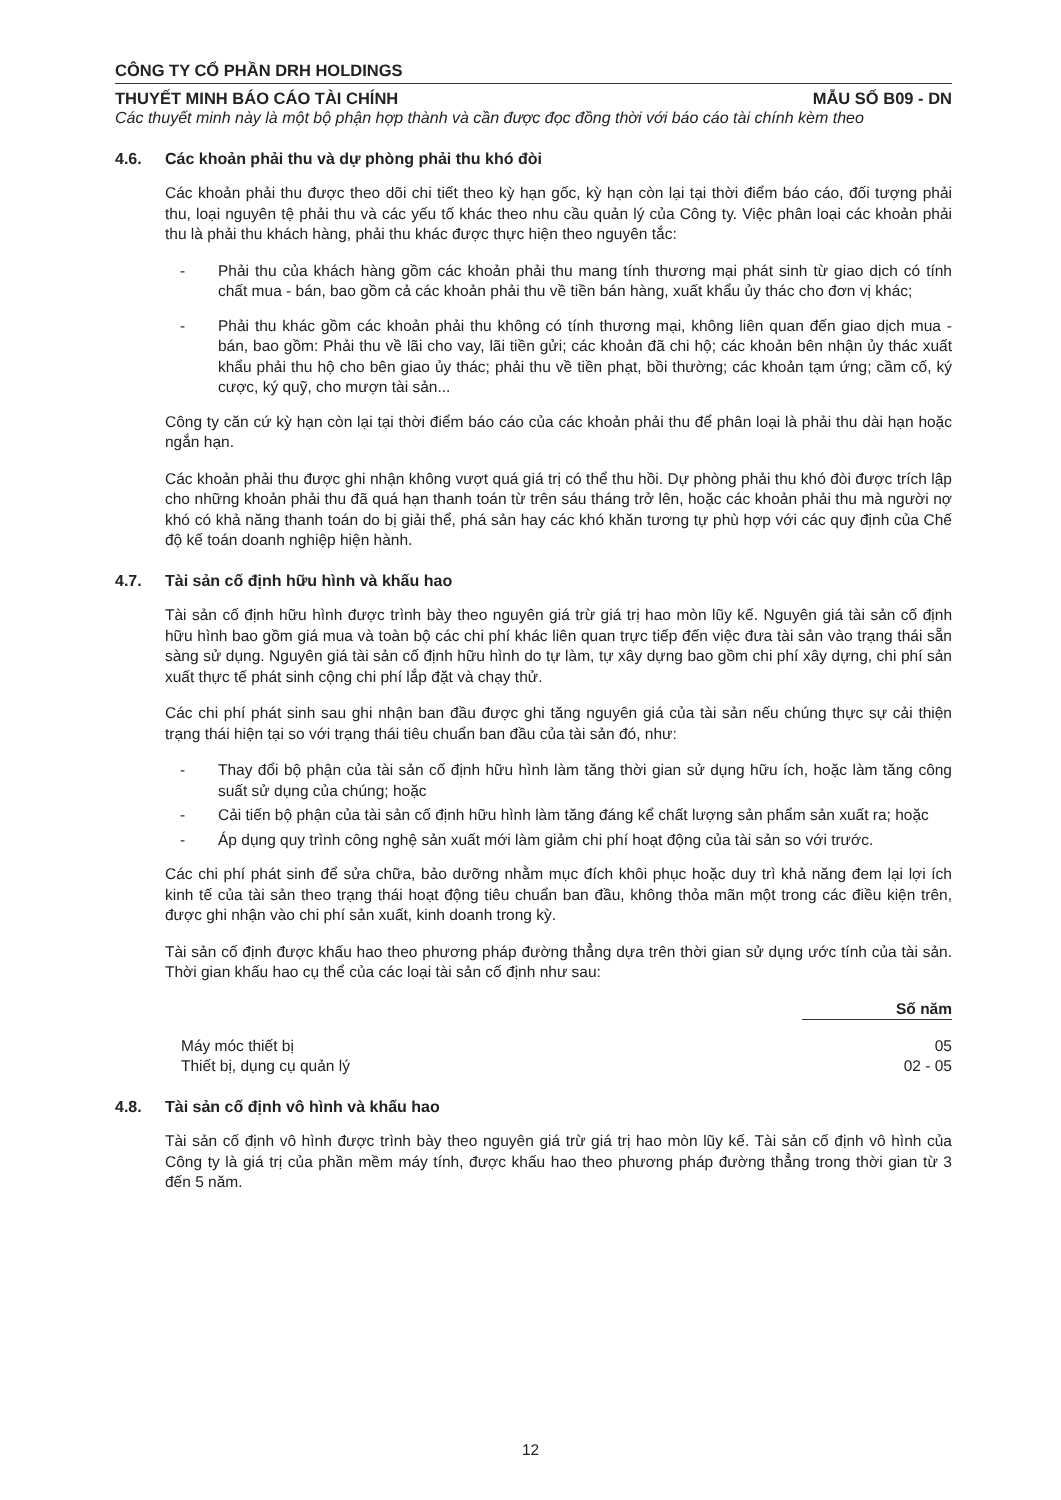CÔNG TY CỔ PHẦN DRH HOLDINGS
THUYẾT MINH BÁO CÁO TÀI CHÍNH MẪU SỐ B09 - DN
Các thuyết minh này là một bộ phận hợp thành và cần được đọc đồng thời với báo cáo tài chính kèm theo
4.6. Các khoản phải thu và dự phòng phải thu khó đòi
Các khoản phải thu được theo dõi chi tiết theo kỳ hạn gốc, kỳ hạn còn lại tại thời điểm báo cáo, đối tượng phải thu, loại nguyên tệ phải thu và các yếu tố khác theo nhu cầu quản lý của Công ty. Việc phân loại các khoản phải thu là phải thu khách hàng, phải thu khác được thực hiện theo nguyên tắc:
- Phải thu của khách hàng gồm các khoản phải thu mang tính thương mại phát sinh từ giao dịch có tính chất mua - bán, bao gồm cả các khoản phải thu về tiền bán hàng, xuất khẩu ủy thác cho đơn vị khác;
- Phải thu khác gồm các khoản phải thu không có tính thương mại, không liên quan đến giao dịch mua - bán, bao gồm: Phải thu về lãi cho vay, lãi tiền gửi; các khoản đã chi hộ; các khoản bên nhận ủy thác xuất khẩu phải thu hộ cho bên giao ủy thác; phải thu về tiền phạt, bồi thường; các khoản tạm ứng; cầm cố, ký cược, ký quỹ, cho mượn tài sản...
Công ty căn cứ kỳ hạn còn lại tại thời điểm báo cáo của các khoản phải thu để phân loại là phải thu dài hạn hoặc ngắn hạn.
Các khoản phải thu được ghi nhận không vượt quá giá trị có thể thu hồi. Dự phòng phải thu khó đòi được trích lập cho những khoản phải thu đã quá hạn thanh toán từ trên sáu tháng trở lên, hoặc các khoản phải thu mà người nợ khó có khả năng thanh toán do bị giải thể, phá sản hay các khó khăn tương tự phù hợp với các quy định của Chế độ kế toán doanh nghiệp hiện hành.
4.7. Tài sản cố định hữu hình và khấu hao
Tài sản cố định hữu hình được trình bày theo nguyên giá trừ giá trị hao mòn lũy kế. Nguyên giá tài sản cố định hữu hình bao gồm giá mua và toàn bộ các chi phí khác liên quan trực tiếp đến việc đưa tài sản vào trạng thái sẵn sàng sử dụng. Nguyên giá tài sản cố định hữu hình do tự làm, tự xây dựng bao gồm chi phí xây dựng, chi phí sản xuất thực tế phát sinh cộng chi phí lắp đặt và chạy thử.
Các chi phí phát sinh sau ghi nhận ban đầu được ghi tăng nguyên giá của tài sản nếu chúng thực sự cải thiện trạng thái hiện tại so với trạng thái tiêu chuẩn ban đầu của tài sản đó, như:
- Thay đổi bộ phận của tài sản cố định hữu hình làm tăng thời gian sử dụng hữu ích, hoặc làm tăng công suất sử dụng của chúng; hoặc
- Cải tiến bộ phận của tài sản cố định hữu hình làm tăng đáng kể chất lượng sản phẩm sản xuất ra; hoặc
- Áp dụng quy trình công nghệ sản xuất mới làm giảm chi phí hoạt động của tài sản so với trước.
Các chi phí phát sinh để sửa chữa, bảo dưỡng nhằm mục đích khôi phục hoặc duy trì khả năng đem lại lợi ích kinh tế của tài sản theo trạng thái hoạt động tiêu chuẩn ban đầu, không thỏa mãn một trong các điều kiện trên, được ghi nhận vào chi phí sản xuất, kinh doanh trong kỳ.
Tài sản cố định được khấu hao theo phương pháp đường thẳng dựa trên thời gian sử dụng ước tính của tài sản. Thời gian khấu hao cụ thể của các loại tài sản cố định như sau:
| | Số năm |
| Máy móc thiết bị | 05 |
| Thiết bị, dụng cụ quản lý | 02 - 05 |
4.8. Tài sản cố định vô hình và khấu hao
Tài sản cố định vô hình được trình bày theo nguyên giá trừ giá trị hao mòn lũy kế. Tài sản cố định vô hình của Công ty là giá trị của phần mềm máy tính, được khấu hao theo phương pháp đường thẳng trong thời gian từ 3 đến 5 năm.
12